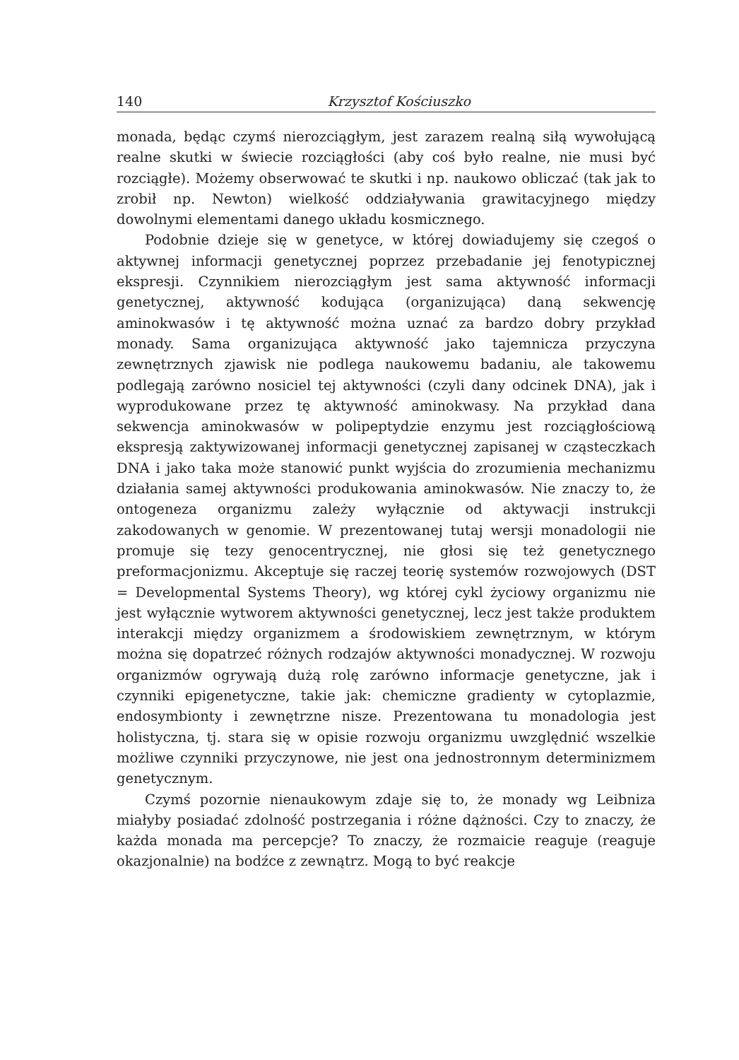140 Krzysztof Kościuszko
monada, będąc czymś nierozciągłym, jest zarazem realną siłą wywołującą realne skutki w świecie rozciągłości (aby coś było realne, nie musi być rozciągłe). Możemy obserwować te skutki i np. naukowo obliczać (tak jak to zrobił np. Newton) wielkość oddziaływania grawitacyjnego między dowolnymi elementami danego układu kosmicznego.
Podobnie dzieje się w genetyce, w której dowiadujemy się czegoś o aktywnej informacji genetycznej poprzez przebadanie jej fenotypicznej ekspresji. Czynnikiem nierozciągłym jest sama aktywność informacji genetycznej, aktywność kodująca (organizująca) daną sekwencję aminokwasów i tę aktywność można uznać za bardzo dobry przykład monady. Sama organizująca aktywność jako tajemnicza przyczyna zewnętrznych zjawisk nie podlega naukowemu badaniu, ale takowemu podlegają zarówno nosiciel tej aktywności (czyli dany odcinek DNA), jak i wyprodukowane przez tę aktywność aminokwasy. Na przykład dana sekwencja aminokwasów w polipeptydzie enzymu jest rozciągłościową ekspresją zaktywizowanej informacji genetycznej zapisanej w cząsteczkach DNA i jako taka może stanowić punkt wyjścia do zrozumienia mechanizmu działania samej aktywności produkowania aminokwasów. Nie znaczy to, że ontogeneza organizmu zależy wyłącznie od aktywacji instrukcji zakodowanych w genomie. W prezentowanej tutaj wersji monadologii nie promuje się tezy genocentrycznej, nie głosi się też genetycznego preformacjonizmu. Akceptuje się raczej teorię systemów rozwojowych (DST = Developmental Systems Theory), wg której cykl życiowy organizmu nie jest wyłącznie wytworem aktywności genetycznej, lecz jest także produktem interakcji między organizmem a środowiskiem zewnętrznym, w którym można się dopatrzeć różnych rodzajów aktywności monadycznej. W rozwoju organizmów ogrywają dużą rolę zarówno informacje genetyczne, jak i czynniki epigenetyczne, takie jak: chemiczne gradienty w cytoplazmie, endosymbionty i zewnętrzne nisze. Prezentowana tu monadologia jest holistyczna, tj. stara się w opisie rozwoju organizmu uwzględnić wszelkie możliwe czynniki przyczynowe, nie jest ona jednostronnym determinizmem genetycznym.
Czymś pozornie nienaukowym zdaje się to, że monady wg Leibniza miałyby posiadać zdolność postrzegania i różne dążności. Czy to znaczy, że każda monada ma percepcje? To znaczy, że rozmaicie reaguje (reaguje okazjonalnie) na bodźce z zewnątrz. Mogą to być reakcje